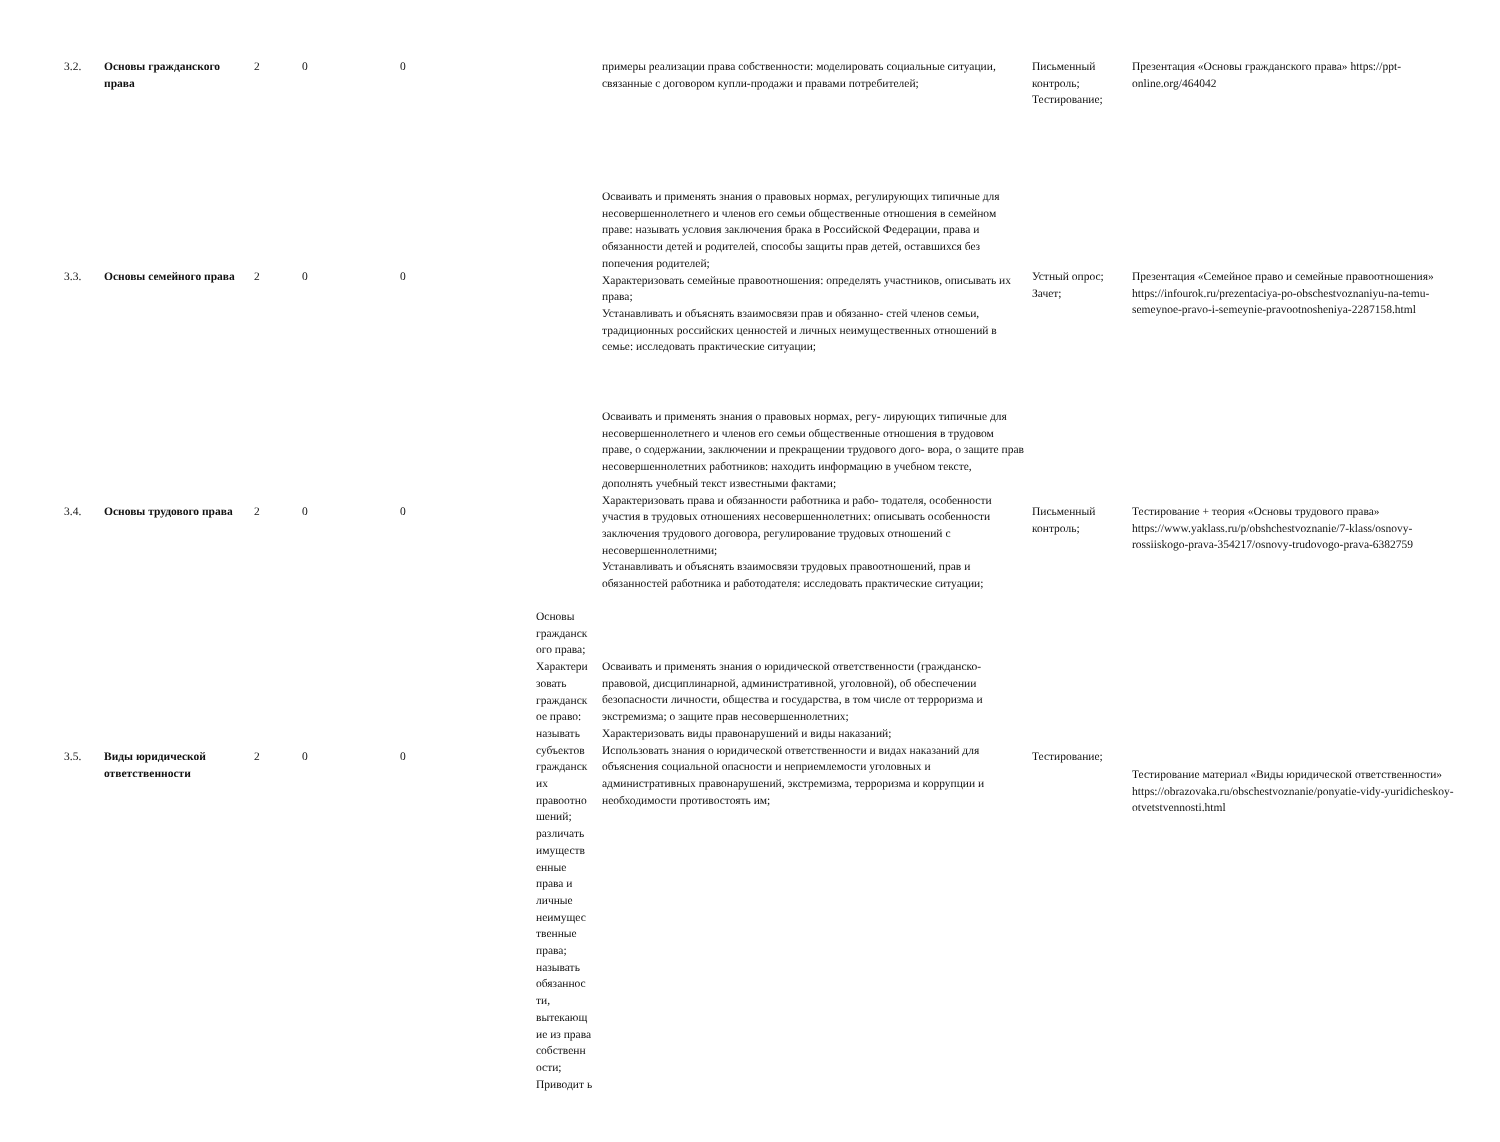| 3.2. | Основы гражданского права | 2 | 0 | 0 | | примеры реализации права собственности: моделировать социальные ситуации, связанные с договором купли-продажи и правами потребителей; | Письменный контроль; Тестирование; | Презентация «Основы гражданского права» https://ppt-online.org/464042 |
| 3.3. | Основы семейного права | 2 | 0 | 0 | | Осваивать и применять знания о правовых нормах, регулирующих типичные для несовершеннолетнего и членов его семьи общественные отношения в семейном праве: называть условия заключения брака в Российской Федерации, права и обязанности детей и родителей, способы защиты прав детей, оставшихся без попечения родителей; Характеризовать семейные правоотношения: определять участников, описывать их права; Устанавливать и объяснять взаимосвязи прав и обязанно- стей членов семьи, традиционных российских ценностей и личных неимущественных отношений в семье: исследовать практические ситуации; | Устный опрос; Зачет; | Презентация «Семейное право и семейные правоотношения» https://infourok.ru/prezentaciya-po-obschestvoznaniyu-na-temu-semeynoe-pravo-i-semeynie-pravootnosheniya-2287158.html |
| 3.4. | Основы трудового права | 2 | 0 | 0 | | Осваивать и применять знания о правовых нормах, регу- лирующих типичные для несовершеннолетнего и членов его семьи общественные отношения в трудовом праве, о содержании, заключении и прекращении трудового дого- вора, о защите прав несовершеннолетних работников: находить информацию в учебном тексте, дополнять учебный текст известными фактами; Характеризовать права и обязанности работника и рабо- тодателя, особенности участия в трудовых отношениях несовершеннолетних: описывать особенности заключения трудового договора, регулирование трудовых отношений с несовершеннолетними; Устанавливать и объяснять взаимосвязи трудовых правоотношений, прав и обязанностей работника и работодателя: исследовать практические ситуации; | Письменный контроль; | Тестирование + теория «Основы трудового права» https://www.yaklass.ru/p/obshchestvoznanie/7-klass/osnovy-rossiiskogo-prava-354217/osnovy-trudovogo-prava-6382759 |
| 3.5. | Виды юридической ответственности | 2 | 0 | 0 | Основы гражданск ого права; Характери зовать гражданск ое право: называть субъектов гражданск их правоотно шений; различать имуществ енные права и личные неимущес твенные права; называть обязаннос ти, вытекающ ие из права собственн ости; Приводит ь | Осваивать и применять знания о юридической ответственности (гражданско-правовой, дисциплинарной, административной, уголовной), об обеспечении безопасности личности, общества и государства, в том числе от терроризма и экстремизма; о защите прав несовершеннолетних; Характеризовать виды правонарушений и виды наказаний; Использовать знания о юридической ответственности и видах наказаний для объяснения социальной опасности и неприемлемости уголовных и административных правонарушений, экстремизма, терроризма и коррупции и необходимости противостоять им; | Тестирование; | Тестирование материал «Виды юридической ответственности» https://obrazovaka.ru/obschestvoznanie/ponyatie-vidy-yuridicheskoy-otvetstvennosti.html |